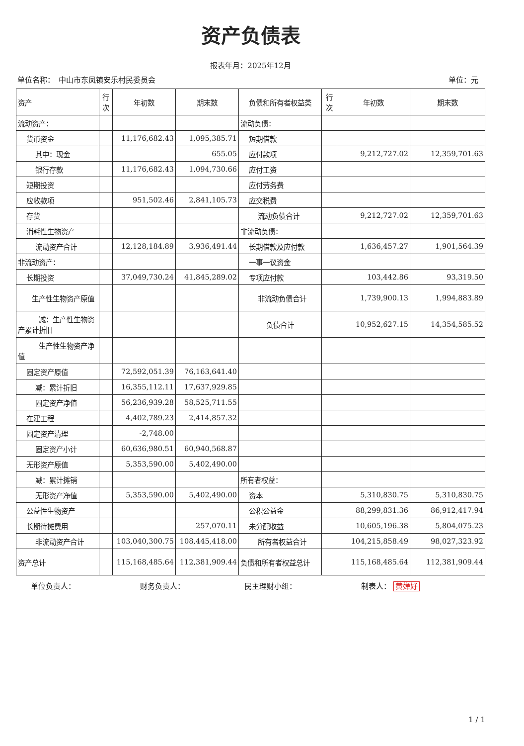资产负债表
报表年月：2025年12月
单位名称：　中山市东凤镇安乐村民委员会 单位：元
| 资产 | 行次 | 年初数 | 期末数 | 负债和所有者权益类 | 行次 | 年初数 | 期末数 |
| --- | --- | --- | --- | --- | --- | --- | --- |
| 流动资产： | | | | 流动负债： | | | |
| 货币资金 | | 11,176,682.43 | 1,095,385.71 | 短期借款 | | | |
| 其中：现金 | | | 655.05 | 应付款项 | | 9,212,727.02 | 12,359,701.63 |
| 银行存款 | | 11,176,682.43 | 1,094,730.66 | 应付工资 | | | |
| 短期投资 | | | | 应付劳务费 | | | |
| 应收款项 | | 951,502.46 | 2,841,105.73 | 应交税费 | | | |
| 存货 | | | | 流动负债合计 | | 9,212,727.02 | 12,359,701.63 |
| 消耗性生物资产 | | | | 非流动负债： | | | |
| 流动资产合计 | | 12,128,184.89 | 3,936,491.44 | 长期借款及应付款 | | 1,636,457.27 | 1,901,564.39 |
| 非流动资产： | | | | 一事一议资金 | | | |
| 长期投资 | | 37,049,730.24 | 41,845,289.02 | 专项应付款 | | 103,442.86 | 93,319.50 |
| 生产性生物资产原值 | | | | 非流动负债合计 | | 1,739,900.13 | 1,994,883.89 |
| 减：生产性生物资产累计折旧 | | | | 负债合计 | | 10,952,627.15 | 14,354,585.52 |
| 生产性生物资产净值 | | | | | | | |
| 固定资产原值 | | 72,592,051.39 | 76,163,641.40 | | | | |
| 减：累计折旧 | | 16,355,112.11 | 17,637,929.85 | | | | |
| 固定资产净值 | | 56,236,939.28 | 58,525,711.55 | | | | |
| 在建工程 | | 4,402,789.23 | 2,414,857.32 | | | | |
| 固定资产清理 | | -2,748.00 | | | | | |
| 固定资产小计 | | 60,636,980.51 | 60,940,568.87 | | | | |
| 无形资产原值 | | 5,353,590.00 | 5,402,490.00 | | | | |
| 减：累计摊销 | | | | 所有者权益： | | | |
| 无形资产净值 | | 5,353,590.00 | 5,402,490.00 | 资本 | | 5,310,830.75 | 5,310,830.75 |
| 公益性生物资产 | | | | 公积公益金 | | 88,299,831.36 | 86,912,417.94 |
| 长期待摊费用 | | | 257,070.11 | 未分配收益 | | 10,605,196.38 | 5,804,075.23 |
| 非流动资产合计 | | 103,040,300.75 | 108,445,418.00 | 所有者权益合计 | | 104,215,858.49 | 98,027,323.92 |
| 资产总计 | | 115,168,485.64 | 112,381,909.44 | 负债和所有者权益总计 | | 115,168,485.64 | 112,381,909.44 |
单位负责人： 财务负责人： 民主理财小组： 制表人： 黄婵好
1 / 1